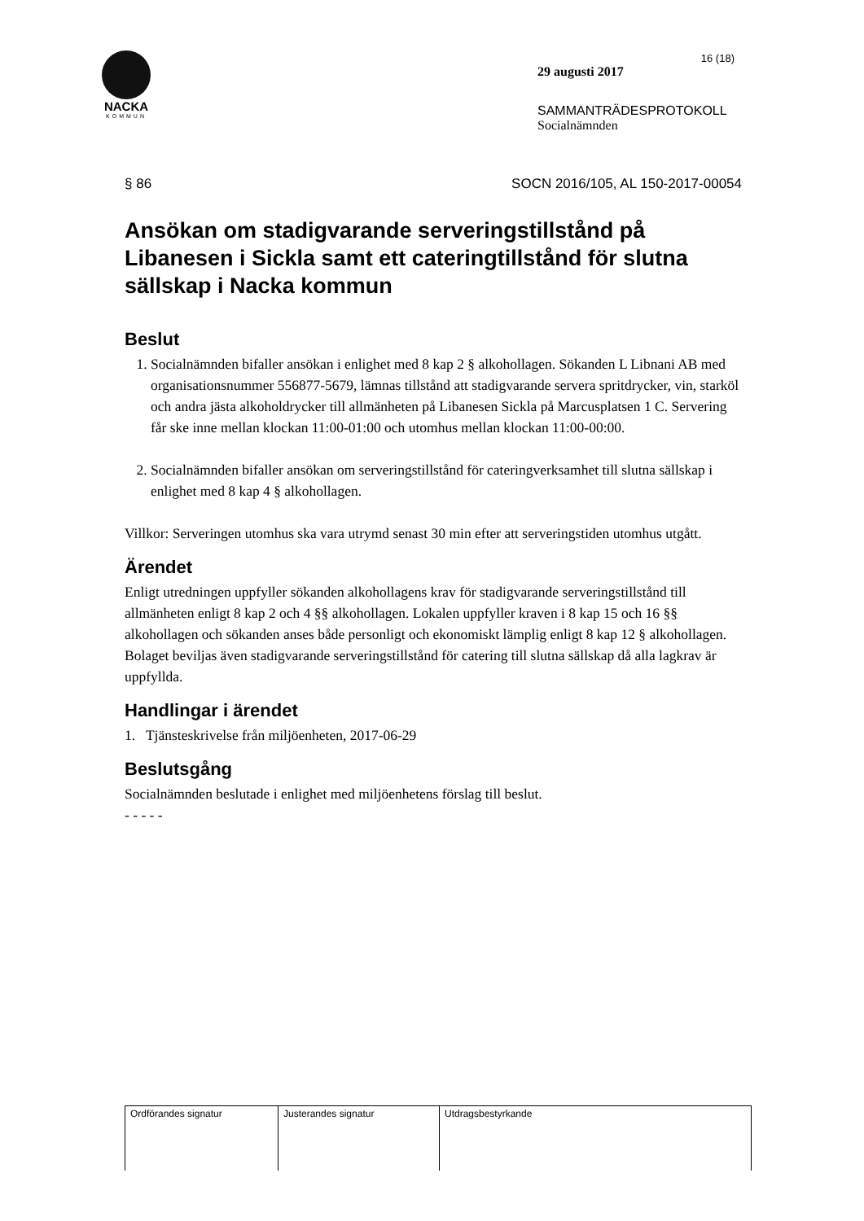NACKA
KOMMUN
16 (18)
29 augusti 2017
SAMMANTRÄDESPROTOKOLL
Socialnämnden
§ 86 SOCN 2016/105, AL 150-2017-00054
Ansökan om stadigvarande serveringstillstånd på Libanesen i Sickla samt ett cateringtillstånd för slutna sällskap i Nacka kommun
Beslut
1. Socialnämnden bifaller ansökan i enlighet med 8 kap 2 § alkohollagen. Sökanden L Libnani AB med organisationsnummer 556877-5679, lämnas tillstånd att stadigvarande servera spritdrycker, vin, starköl och andra jästa alkoholdrycker till allmänheten på Libanesen Sickla på Marcusplatsen 1 C. Servering får ske inne mellan klockan 11:00-01:00 och utomhus mellan klockan 11:00-00:00.
2. Socialnämnden bifaller ansökan om serveringstillstånd för cateringverksamhet till slutna sällskap i enlighet med 8 kap 4 § alkohollagen.
Villkor: Serveringen utomhus ska vara utrymd senast 30 min efter att serveringstiden utomhus utgått.
Ärendet
Enligt utredningen uppfyller sökanden alkohollagens krav för stadigvarande serveringstillstånd till allmänheten enligt 8 kap 2 och 4 §§ alkohollagen. Lokalen uppfyller kraven i 8 kap 15 och 16 §§ alkohollagen och sökanden anses både personligt och ekonomiskt lämplig enligt 8 kap 12 § alkohollagen. Bolaget beviljas även stadigvarande serveringstillstånd för catering till slutna sällskap då alla lagkrav är uppfyllda.
Handlingar i ärendet
1. Tjänsteskrivelse från miljöenheten, 2017-06-29
Beslutsgång
Socialnämnden beslutade i enlighet med miljöenhetens förslag till beslut.
- - - - -
| Ordförandes signatur | Justerandes signatur | Utdragsbestyrkande |